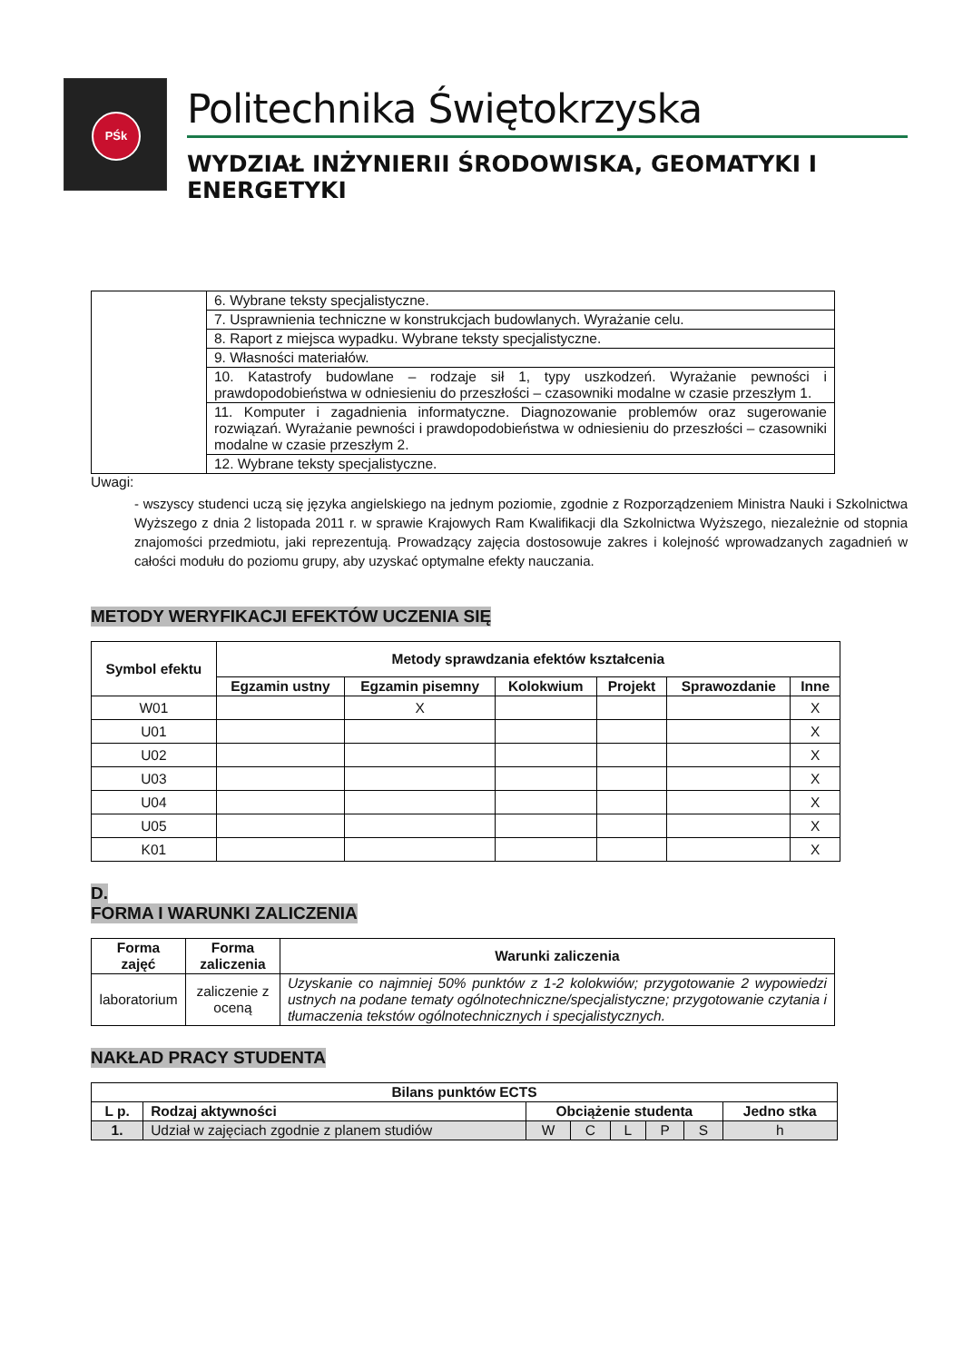PŚk
Politechnika Świętokrzyska
WYDZIAŁ INŻYNIERII ŚRODOWISKA, GEOMATYKI I ENERGETYKI
| | 6. Wybrane teksty specjalistyczne. |
| | 7. Usprawnienia techniczne w konstrukcjach budowlanych. Wyrażanie celu. |
| | 8. Raport z miejsca wypadku. Wybrane teksty specjalistyczne. |
| | 9. Własności materiałów. |
| | 10. Katastrofy budowlane – rodzaje sił 1, typy uszkodzeń. Wyrażanie pewności i prawdopodobieństwa w odniesieniu do przeszłości – czasowniki modalne w czasie przeszłym 1. |
| | 11. Komputer i zagadnienia informatyczne. Diagnozowanie problemów oraz sugerowanie rozwiązań. Wyrażanie pewności i prawdopodobieństwa w odniesieniu do przeszłości – czasowniki modalne w czasie przeszłym 2. |
| | 12. Wybrane teksty specjalistyczne. |
Uwagi:
- wszyscy studenci uczą się języka angielskiego na jednym poziomie, zgodnie z Rozporządzeniem Ministra Nauki i Szkolnictwa Wyższego z dnia 2 listopada 2011 r. w sprawie Krajowych Ram Kwalifikacji dla Szkolnictwa Wyższego, niezależnie od stopnia znajomości przedmiotu, jaki reprezentują. Prowadzący zajęcia dostosowuje zakres i kolejność wprowadzanych zagadnień w całości modułu do poziomu grupy, aby uzyskać optymalne efekty nauczania.
METODY WERYFIKACJI EFEKTÓW UCZENIA SIĘ
| Symbol efektu | Metody sprawdzania efektów kształcenia | | | | | |
| --- | --- | --- | --- | --- | --- | --- |
| | Egzamin ustny | Egzamin pisemny | Kolokwium | Projekt | Sprawozdanie | Inne |
| W01 | | X | | | | X |
| U01 | | | | | | X |
| U02 | | | | | | X |
| U03 | | | | | | X |
| U04 | | | | | | X |
| U05 | | | | | | X |
| K01 | | | | | | X |
D.
FORMA I WARUNKI ZALICZENIA
| Forma zajęć | Forma zaliczenia | Warunki zaliczenia |
| --- | --- | --- |
| laboratorium | zaliczenie z oceną | Uzyskanie co najmniej 50% punktów z 1-2 kolokwiów; przygotowanie 2 wypowiedzi ustnych na podane tematy ogólnotechniczne/specjalistyczne; przygotowanie czytania i tłumaczenia tekstów ogólnotechnicznych i specjalistycznych. |
NAKŁAD PRACY STUDENTA
| Bilans punktów ECTS | | | | | | | |
| --- | --- | --- | --- | --- | --- | --- | --- |
| L p. | Rodzaj aktywności | Obciążenie studenta | | | | | Jedno stka |
| 1. | Udział w zajęciach zgodnie z planem studiów | W | C | L | P | S | h |